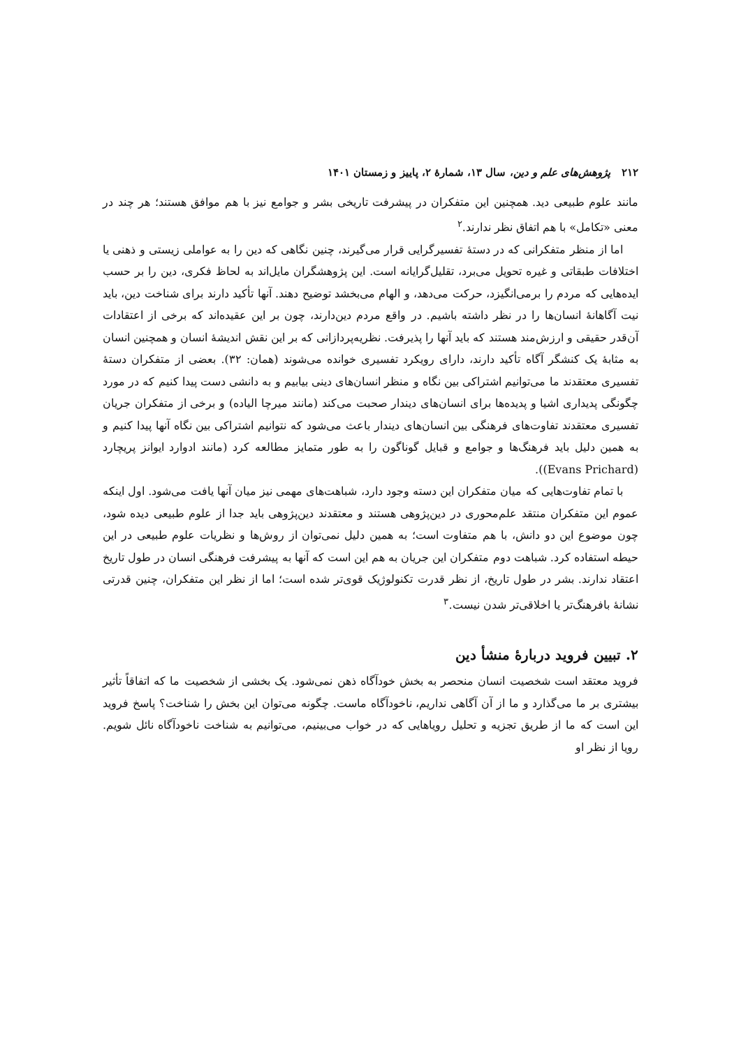۲۱۲ پژوهش‌های علم و دین، سال ۱۳، شمارهٔ ۲، پاییز و زمستان ۱۴۰۱
مانند علوم طبیعی دید. همچنین این متفکران در پیشرفت تاریخی بشر و جوامع نیز با هم موافق هستند؛ هر چند در معنی «تکامل» با هم اتفاق نظر ندارند.<sup>۲</sup>
اما از منظر متفکرانی که در دستهٔ تفسیرگرایی قرار می‌گیرند، چنین نگاهی که دین را به عواملی زیستی و ذهنی یا اختلافات طبقاتی و غیره تحویل می‌برد، تقلیل‌گرایانه است. این پژوهشگران مایل‌اند به لحاظ فکری، دین را بر حسب ایده‌هایی که مردم را برمی‌انگیزد، حرکت می‌دهد، و الهام می‌بخشد توضیح دهند. آنها تأکید دارند برای شناخت دین، باید نیت آگاهانهٔ انسان‌ها را در نظر داشته باشیم. در واقع مردم دین‌دارند، چون بر این عقیده‌اند که برخی از اعتقادات آن‌قدر حقیقی و ارزش‌مند هستند که باید آنها را پذیرفت. نظریه‌پردازانی که بر این نقش اندیشهٔ انسان و همچنین انسان به مثابهٔ یک کنشگر آگاه تأکید دارند، دارای رویکرد تفسیری خوانده می‌شوند (همان: ۳۲). بعضی از متفکران دستهٔ تفسیری معتقدند ما می‌توانیم اشتراکی بین نگاه و منظر انسان‌های دینی بیابیم و به دانشی دست پیدا کنیم که در مورد چگونگی پدیداری اشیا و پدیده‌ها برای انسان‌های دیندار صحبت می‌کند (مانند میرچا الیاده) و برخی از متفکران جریان تفسیری معتقدند تفاوت‌های فرهنگی بین انسان‌های دیندار باعث می‌شود که نتوانیم اشتراکی بین نگاه آنها پیدا کنیم و به همین دلیل باید فرهنگ‌ها و جوامع و قبایل گوناگون را به طور متمایز مطالعه کرد (مانند ادوارد ایوانز پریچارد (Evans Prichard)).
با تمام تفاوت‌هایی که میان متفکران این دسته وجود دارد، شباهت‌های مهمی نیز میان آنها یافت می‌شود. اول اینکه عموم این متفکران منتقد علم‌محوری در دین‌پژوهی هستند و معتقدند دین‌پژوهی باید جدا از علوم طبیعی دیده شود، چون موضوع این دو دانش، با هم متفاوت است؛ به همین دلیل نمی‌توان از روش‌ها و نظریات علوم طبیعی در این حیطه استفاده کرد. شباهت دوم متفکران این جریان به هم این است که آنها به پیشرفت فرهنگی انسان در طول تاریخ اعتقاد ندارند. بشر در طول تاریخ، از نظر قدرت تکنولوژیک قوی‌تر شده است؛ اما از نظر این متفکران، چنین قدرتی نشانهٔ بافرهنگ‌تر یا اخلاقی‌تر شدن نیست.<sup>۳</sup>
۲. تبیین فروید دربارهٔ منشأ دین
فروید معتقد است شخصیت انسان منحصر به بخش خودآگاه ذهن نمی‌شود. یک بخشی از شخصیت ما که اتفاقاً تأثیر بیشتری بر ما می‌گذارد و ما از آن آگاهی نداریم، ناخودآگاه ماست. چگونه می‌توان این بخش را شناخت؟ پاسخ فروید این است که ما از طریق تجزیه و تحلیل رویاهایی که در خواب می‌بینیم، می‌توانیم به شناخت ناخودآگاه نائل شویم. رویا از نظر او